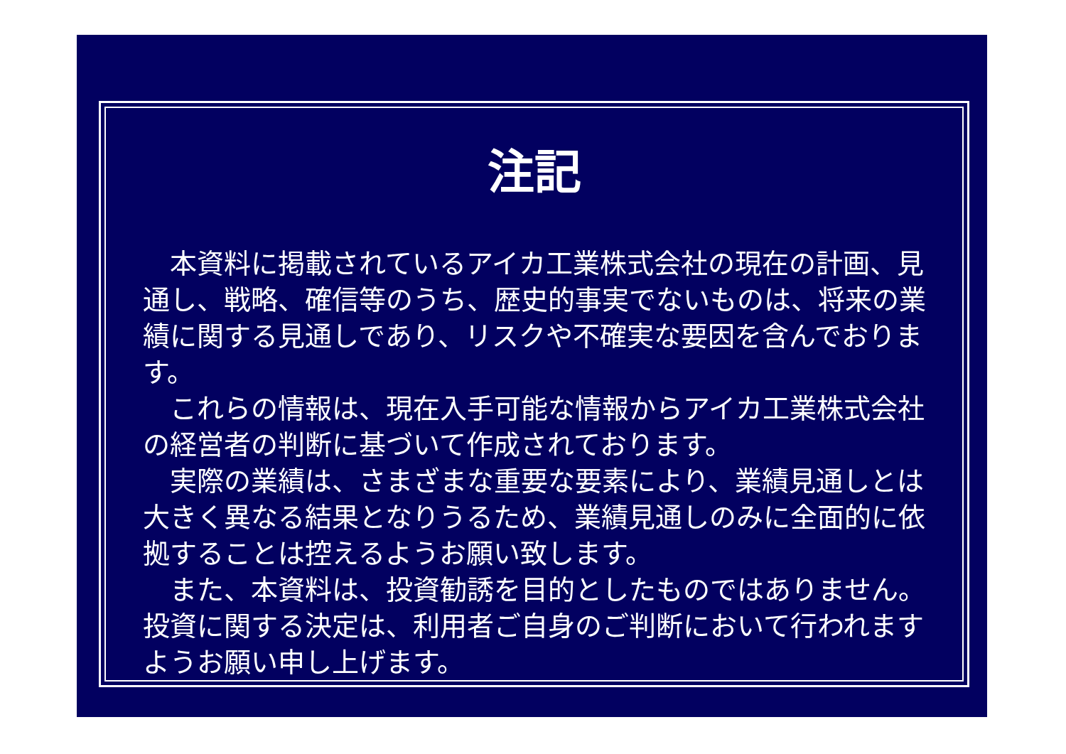注記
　本資料に掲載されているアイカ工業株式会社の現在の計画、見通し、戦略、確信等のうち、歴史的事実でないものは、将来の業績に関する見通しであり、リスクや不確実な要因を含んでおります。
　これらの情報は、現在入手可能な情報からアイカ工業株式会社の経営者の判断に基づいて作成されております。
　実際の業績は、さまざまな重要な要素により、業績見通しとは大きく異なる結果となりうるため、業績見通しのみに全面的に依拠することは控えるようお願い致します。
　また、本資料は、投資勧誘を目的としたものではありません。投資に関する決定は、利用者ご自身のご判断において行われますようお願い申し上げます。